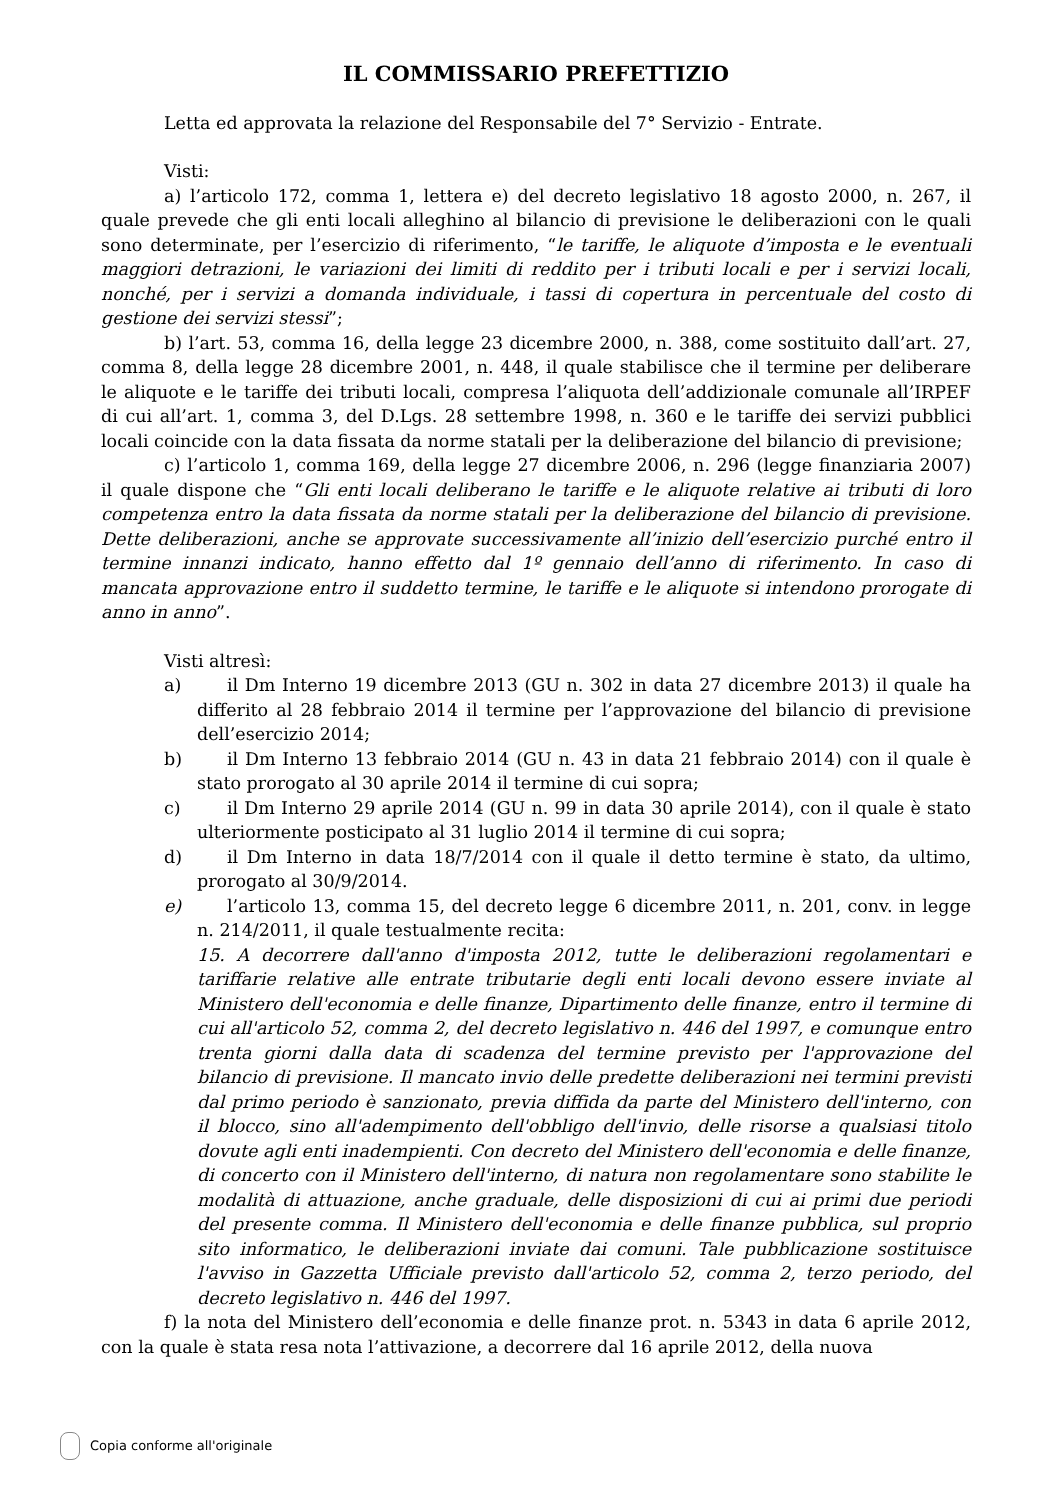IL COMMISSARIO PREFETTIZIO
Letta ed approvata la relazione del Responsabile del 7° Servizio - Entrate.
Visti:
a) l’articolo 172, comma 1, lettera e) del decreto legislativo 18 agosto 2000, n. 267, il quale prevede che gli enti locali alleghino al bilancio di previsione le deliberazioni con le quali sono determinate, per l’esercizio di riferimento, “le tariffe, le aliquote d’imposta e le eventuali maggiori detrazioni, le variazioni dei limiti di reddito per i tributi locali e per i servizi locali, nonché, per i servizi a domanda individuale, i tassi di copertura in percentuale del costo di gestione dei servizi stessi”;
b) l’art. 53, comma 16, della legge 23 dicembre 2000, n. 388, come sostituito dall’art. 27, comma 8, della legge 28 dicembre 2001, n. 448, il quale stabilisce che il termine per deliberare le aliquote e le tariffe dei tributi locali, compresa l’aliquota dell’addizionale comunale all’IRPEF di cui all’art. 1, comma 3, del D.Lgs. 28 settembre 1998, n. 360 e le tariffe dei servizi pubblici locali coincide con la data fissata da norme statali per la deliberazione del bilancio di previsione;
c) l’articolo 1, comma 169, della legge 27 dicembre 2006, n. 296 (legge finanziaria 2007) il quale dispone che “Gli enti locali deliberano le tariffe e le aliquote relative ai tributi di loro competenza entro la data fissata da norme statali per la deliberazione del bilancio di previsione. Dette deliberazioni, anche se approvate successivamente all’inizio dell’esercizio purché entro il termine innanzi indicato, hanno effetto dal 1º gennaio dell’anno di riferimento. In caso di mancata approvazione entro il suddetto termine, le tariffe e le aliquote si intendono prorogate di anno in anno”.
Visti altresì:
a) il Dm Interno 19 dicembre 2013 (GU n. 302 in data 27 dicembre 2013) il quale ha differito al 28 febbraio 2014 il termine per l’approvazione del bilancio di previsione dell’esercizio 2014;
b) il Dm Interno 13 febbraio 2014 (GU n. 43 in data 21 febbraio 2014) con il quale è stato prorogato al 30 aprile 2014 il termine di cui sopra;
c) il Dm Interno 29 aprile 2014 (GU n. 99 in data 30 aprile 2014), con il quale è stato ulteriormente posticipato al 31 luglio 2014 il termine di cui sopra;
d) il Dm Interno in data 18/7/2014 con il quale il detto termine è stato, da ultimo, prorogato al 30/9/2014.
e) l’articolo 13, comma 15, del decreto legge 6 dicembre 2011, n. 201, conv. in legge n. 214/2011, il quale testualmente recita:
15. A decorrere dall'anno d'imposta 2012, tutte le deliberazioni regolamentari e tariffarie relative alle entrate tributarie degli enti locali devono essere inviate al Ministero dell'economia e delle finanze, Dipartimento delle finanze, entro il termine di cui all'articolo 52, comma 2, del decreto legislativo n. 446 del 1997, e comunque entro trenta giorni dalla data di scadenza del termine previsto per l'approvazione del bilancio di previsione. Il mancato invio delle predette deliberazioni nei termini previsti dal primo periodo è sanzionato, previa diffida da parte del Ministero dell'interno, con il blocco, sino all'adempimento dell'obbligo dell'invio, delle risorse a qualsiasi titolo dovute agli enti inadempienti. Con decreto del Ministero dell'economia e delle finanze, di concerto con il Ministero dell'interno, di natura non regolamentare sono stabilite le modalità di attuazione, anche graduale, delle disposizioni di cui ai primi due periodi del presente comma. Il Ministero dell'economia e delle finanze pubblica, sul proprio sito informatico, le deliberazioni inviate dai comuni. Tale pubblicazione sostituisce l'avviso in Gazzetta Ufficiale previsto dall'articolo 52, comma 2, terzo periodo, del decreto legislativo n. 446 del 1997.
f) la nota del Ministero dell’economia e delle finanze prot. n. 5343 in data 6 aprile 2012, con la quale è stata resa nota l’attivazione, a decorrere dal 16 aprile 2012, della nuova
Copia conforme all'originale